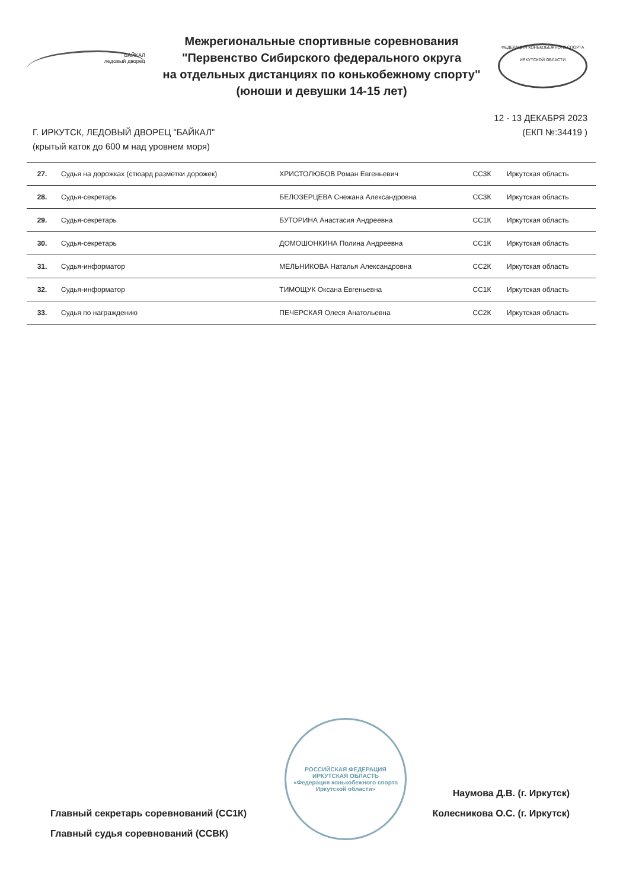БАЙКАЛ
ледовый дворец
Межрегиональные спортивные соревнования
"Первенство Сибирского федерального округа
на отдельных дистанциях по конькобежному спорту"
(юноши и девушки 14-15 лет)
ФЕДЕРАЦИЯ КОНЬКОБЕЖНОГО СПОРТА
ИРКУТСКОЙ ОБЛАСТИ
Г. ИРКУТСК, ЛЕДОВЫЙ ДВОРЕЦ "БАЙКАЛ"
(крытый каток до 600 м над уровнем моря)
12 - 13 ДЕКАБРЯ 2023
(ЕКП №:34419 )
| 27. | Судья на дорожках (стюард разметки дорожек) | ХРИСТОЛЮБОВ Роман Евгеньевич | СС3К | Иркутская область |
| 28. | Судья-секретарь | БЕЛОЗЕРЦЕВА Снежана Александровна | СС3К | Иркутская область |
| 29. | Судья-секретарь | БУТОРИНА Анастасия Андреевна | СС1К | Иркутская область |
| 30. | Судья-секретарь | ДОМОШОНКИНА Полина Андреевна | СС1К | Иркутская область |
| 31. | Судья-информатор | МЕЛЬНИКОВА Наталья Александровна | СС2К | Иркутская область |
| 32. | Судья-информатор | ТИМОЩУК Оксана Евгеньевна | СС1К | Иркутская область |
| 33. | Судья по награждению | ПЕЧЕРСКАЯ Олеся Анатольевна | СС2К | Иркутская область |
РОССИЙСКАЯ ФЕДЕРАЦИЯ ИРКУТСКАЯ ОБЛАСТЬ
«Федерация конькобежного спорта Иркутской области»
Главный секретарь соревнований (СС1К)
Главный судья соревнований (ССВК)
Наумова Д.В. (г. Иркутск)
Колесникова О.С. (г. Иркутск)